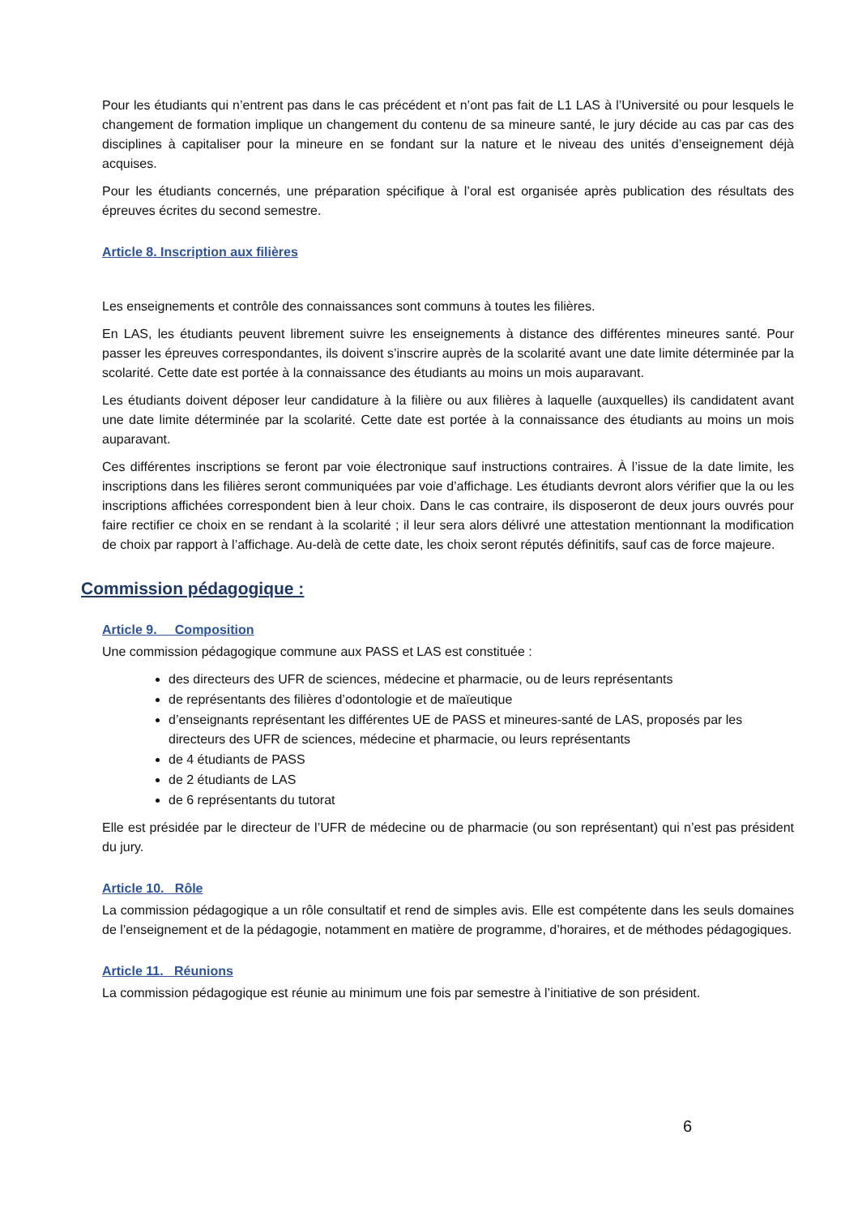Pour les étudiants qui n’entrent pas dans le cas précédent et n’ont pas fait de L1 LAS à l’Université ou pour lesquels le changement de formation implique un changement du contenu de sa mineure santé, le jury décide au cas par cas des disciplines à capitaliser pour la mineure en se fondant sur la nature et le niveau des unités d’enseignement déjà acquises.
Pour les étudiants concernés, une préparation spécifique à l’oral est organisée après publication des résultats des épreuves écrites du second semestre.
Article 8. Inscription aux filières
Les enseignements et contrôle des connaissances sont communs à toutes les filières.
En LAS, les étudiants peuvent librement suivre les enseignements à distance des différentes mineures santé. Pour passer les épreuves correspondantes, ils doivent s’inscrire auprès de la scolarité avant une date limite déterminée par la scolarité. Cette date est portée à la connaissance des étudiants au moins un mois auparavant.
Les étudiants doivent déposer leur candidature à la filière ou aux filières à laquelle (auxquelles) ils candidatent avant une date limite déterminée par la scolarité. Cette date est portée à la connaissance des étudiants au moins un mois auparavant.
Ces différentes inscriptions se feront par voie électronique sauf instructions contraires. À l’issue de la date limite, les inscriptions dans les filières seront communiquées par voie d’affichage. Les étudiants devront alors vérifier que la ou les inscriptions affichées correspondent bien à leur choix. Dans le cas contraire, ils disposeront de deux jours ouvrés pour faire rectifier ce choix en se rendant à la scolarité ; il leur sera alors délivré une attestation mentionnant la modification de choix par rapport à l’affichage. Au-delà de cette date, les choix seront réputés définitifs, sauf cas de force majeure.
Commission pédagogique :
Article 9. Composition
Une commission pédagogique commune aux PASS et LAS est constituée :
des directeurs des UFR de sciences, médecine et pharmacie, ou de leurs représentants
de représentants des filières d’odontologie et de maïeutique
d’enseignants représentant les différentes UE de PASS et mineures-santé de LAS, proposés par les directeurs des UFR de sciences, médecine et pharmacie, ou leurs représentants
de 4 étudiants de PASS
de 2 étudiants de LAS
de 6 représentants du tutorat
Elle est présidée par le directeur de l’UFR de médecine ou de pharmacie (ou son représentant) qui n’est pas président du jury.
Article 10. Rôle
La commission pédagogique a un rôle consultatif et rend de simples avis. Elle est compétente dans les seuls domaines de l’enseignement et de la pédagogie, notamment en matière de programme, d’horaires, et de méthodes pédagogiques.
Article 11. Réunions
La commission pédagogique est réunie au minimum une fois par semestre à l’initiative de son président.
6